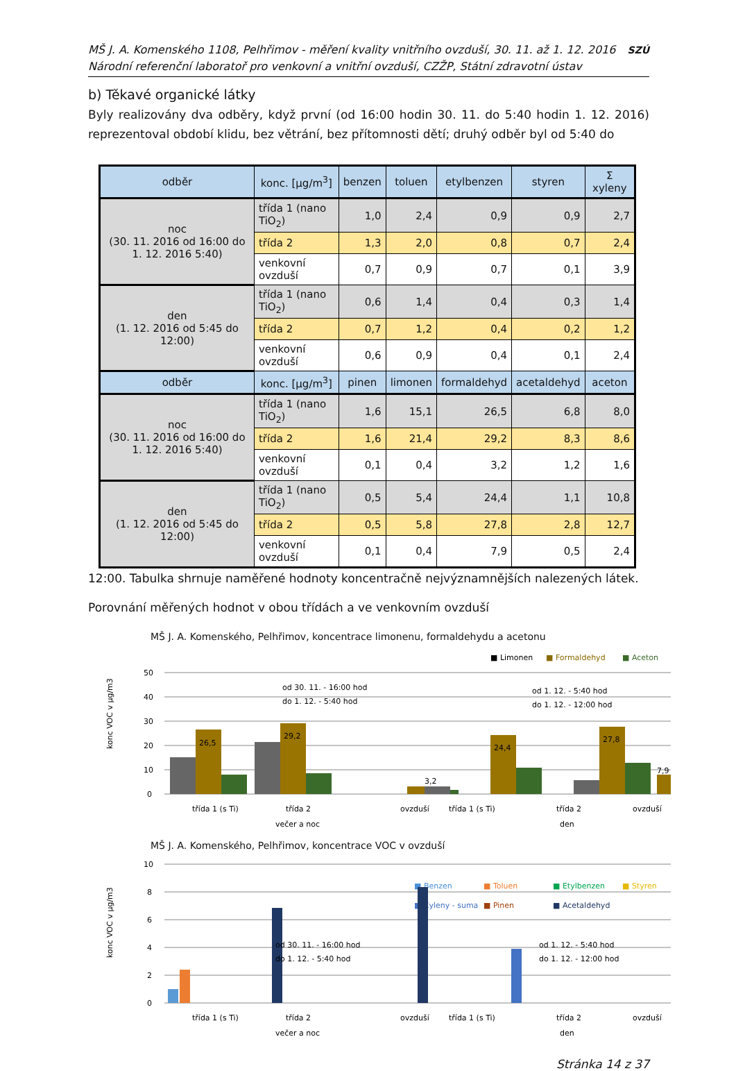MŠ J. A. Komenského 1108, Pelhřimov - měření kvality vnitřního ovzduší, 30. 11. až 1. 12. 2016
Národní referenční laboratoř pro venkovní a vnitřní ovzduší, CZŽP, Státní zdravotní ústav
SZÚ
b) Těkavé organické látky
Byly realizovány dva odběry, když první (od 16:00 hodin 30. 11. do 5:40 hodin 1. 12. 2016) reprezentoval období klidu, bez větrání, bez přítomnosti dětí; druhý odběr byl od 5:40 do
| odběr | konc. [μg/m<sup>3</sup>] | benzen | toluen | etylbenzen | styren | Σ xyleny |
| --- | --- | --- | --- | --- | --- | --- |
| noc (30. 11. 2016 od 16:00 do 1. 12. 2016 5:40) | třída 1 (nano TiO<sub>2</sub>) | 1,0 | 2,4 | 0,9 | 0,9 | 2,7 |
| | třída 2 | 1,3 | 2,0 | 0,8 | 0,7 | 2,4 |
| | venkovní ovzduší | 0,7 | 0,9 | 0,7 | 0,1 | 3,9 |
| den (1. 12. 2016 od 5:45 do 12:00) | třída 1 (nano TiO<sub>2</sub>) | 0,6 | 1,4 | 0,4 | 0,3 | 1,4 |
| | třída 2 | 0,7 | 1,2 | 0,4 | 0,2 | 1,2 |
| | venkovní ovzduší | 0,6 | 0,9 | 0,4 | 0,1 | 2,4 |
| odběr | konc. [μg/m<sup>3</sup>] | pinen | limonen | formaldehyd | acetaldehyd | aceton |
| noc (30. 11. 2016 od 16:00 do 1. 12. 2016 5:40) | třída 1 (nano TiO<sub>2</sub>) | 1,6 | 15,1 | 26,5 | 6,8 | 8,0 |
| | třída 2 | 1,6 | 21,4 | 29,2 | 8,3 | 8,6 |
| | venkovní ovzduší | 0,1 | 0,4 | 3,2 | 1,2 | 1,6 |
| den (1. 12. 2016 od 5:45 do 12:00) | třída 1 (nano TiO<sub>2</sub>) | 0,5 | 5,4 | 24,4 | 1,1 | 10,8 |
| | třída 2 | 0,5 | 5,8 | 27,8 | 2,8 | 12,7 |
| | venkovní ovzduší | 0,1 | 0,4 | 7,9 | 0,5 | 2,4 |
12:00. Tabulka shrnuje naměřené hodnoty koncentračně nejvýznamnějších nalezených látek.
Porovnání měřených hodnot v obou třídách a ve venkovním ovzduší
MŠ J. A. Komenského, Pelhřimov, koncentrace limonenu, formaldehydu a acetonu
■ Limonen
■ Formaldehyd
■ Aceton
konc VOC v μg/m3
50
40
30
20
10
0
26,5
29,2
3,2
24,4
27,8
7,9
od 30. 11. - 16:00 hod
do 1. 12. - 5:40 hod
od 1. 12. - 5:40 hod
do 1. 12. - 12:00 hod
třída 1 (s Ti)
třída 2
ovzduší
třída 1 (s Ti)
třída 2
ovzduší
večer a noc
den
MŠ J. A. Komenského, Pelhřimov, koncentrace VOC v ovzduší
konc VOC v μg/m3
■ Benzen
■ Toluen
■ Etylbenzen
■ Styren
■ Xyleny - suma
■ Pinen
■ Acetaldehyd
10
8
6
4
2
0
od 30. 11. - 16:00 hod
do 1. 12. - 5:40 hod
od 1. 12. - 5:40 hod
do 1. 12. - 12:00 hod
třída 1 (s Ti)
třída 2
ovzduší
třída 1 (s Ti)
třída 2
ovzduší
večer a noc
den
Stránka 14 z 37